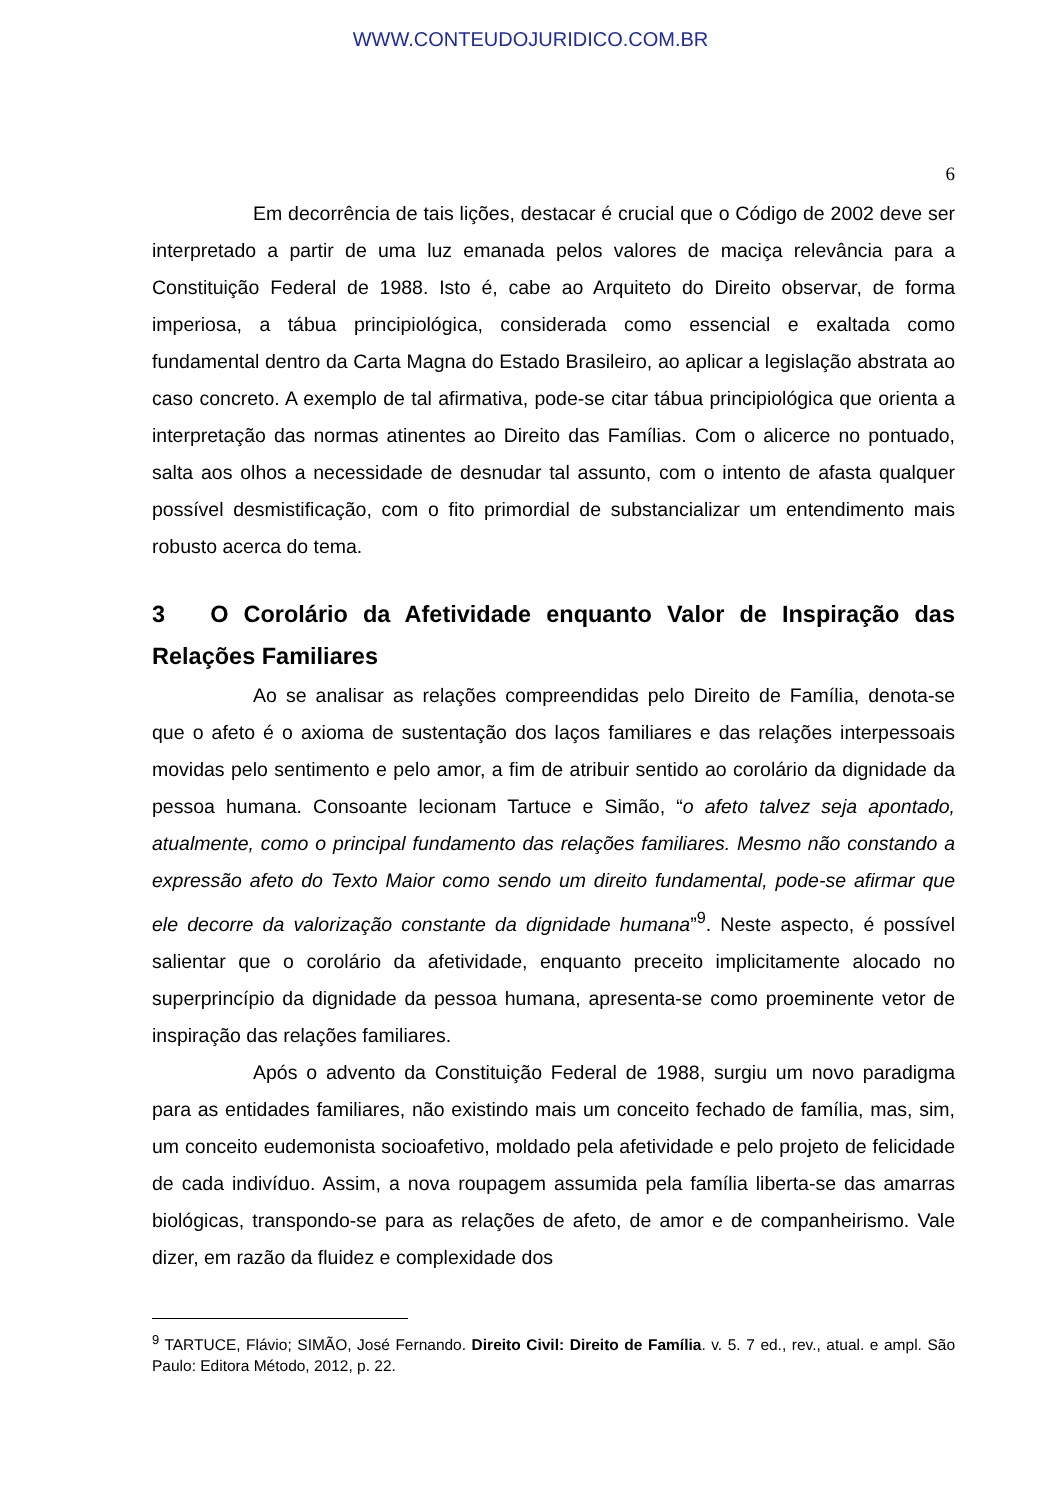WWW.CONTEUDOJURIDICO.COM.BR
6
Em decorrência de tais lições, destacar é crucial que o Código de 2002 deve ser interpretado a partir de uma luz emanada pelos valores de maciça relevância para a Constituição Federal de 1988. Isto é, cabe ao Arquiteto do Direito observar, de forma imperiosa, a tábua principiológica, considerada como essencial e exaltada como fundamental dentro da Carta Magna do Estado Brasileiro, ao aplicar a legislação abstrata ao caso concreto. A exemplo de tal afirmativa, pode-se citar tábua principiológica que orienta a interpretação das normas atinentes ao Direito das Famílias. Com o alicerce no pontuado, salta aos olhos a necessidade de desnudar tal assunto, com o intento de afasta qualquer possível desmistificação, com o fito primordial de substancializar um entendimento mais robusto acerca do tema.
3 O Corolário da Afetividade enquanto Valor de Inspiração das Relações Familiares
Ao se analisar as relações compreendidas pelo Direito de Família, denota-se que o afeto é o axioma de sustentação dos laços familiares e das relações interpessoais movidas pelo sentimento e pelo amor, a fim de atribuir sentido ao corolário da dignidade da pessoa humana. Consoante lecionam Tartuce e Simão, “o afeto talvez seja apontado, atualmente, como o principal fundamento das relações familiares. Mesmo não constando a expressão afeto do Texto Maior como sendo um direito fundamental, pode-se afirmar que ele decorre da valorização constante da dignidade humana”<sup>9</sup>. Neste aspecto, é possível salientar que o corolário da afetividade, enquanto preceito implicitamente alocado no superprincípio da dignidade da pessoa humana, apresenta-se como proeminente vetor de inspiração das relações familiares.
Após o advento da Constituição Federal de 1988, surgiu um novo paradigma para as entidades familiares, não existindo mais um conceito fechado de família, mas, sim, um conceito eudemonista socioafetivo, moldado pela afetividade e pelo projeto de felicidade de cada indivíduo. Assim, a nova roupagem assumida pela família liberta-se das amarras biológicas, transpondo-se para as relações de afeto, de amor e de companheirismo. Vale dizer, em razão da fluidez e complexidade dos
<sup>9</sup> TARTUCE, Flávio; SIMÃO, José Fernando. Direito Civil: Direito de Família. v. 5. 7 ed., rev., atual. e ampl. São Paulo: Editora Método, 2012, p. 22.